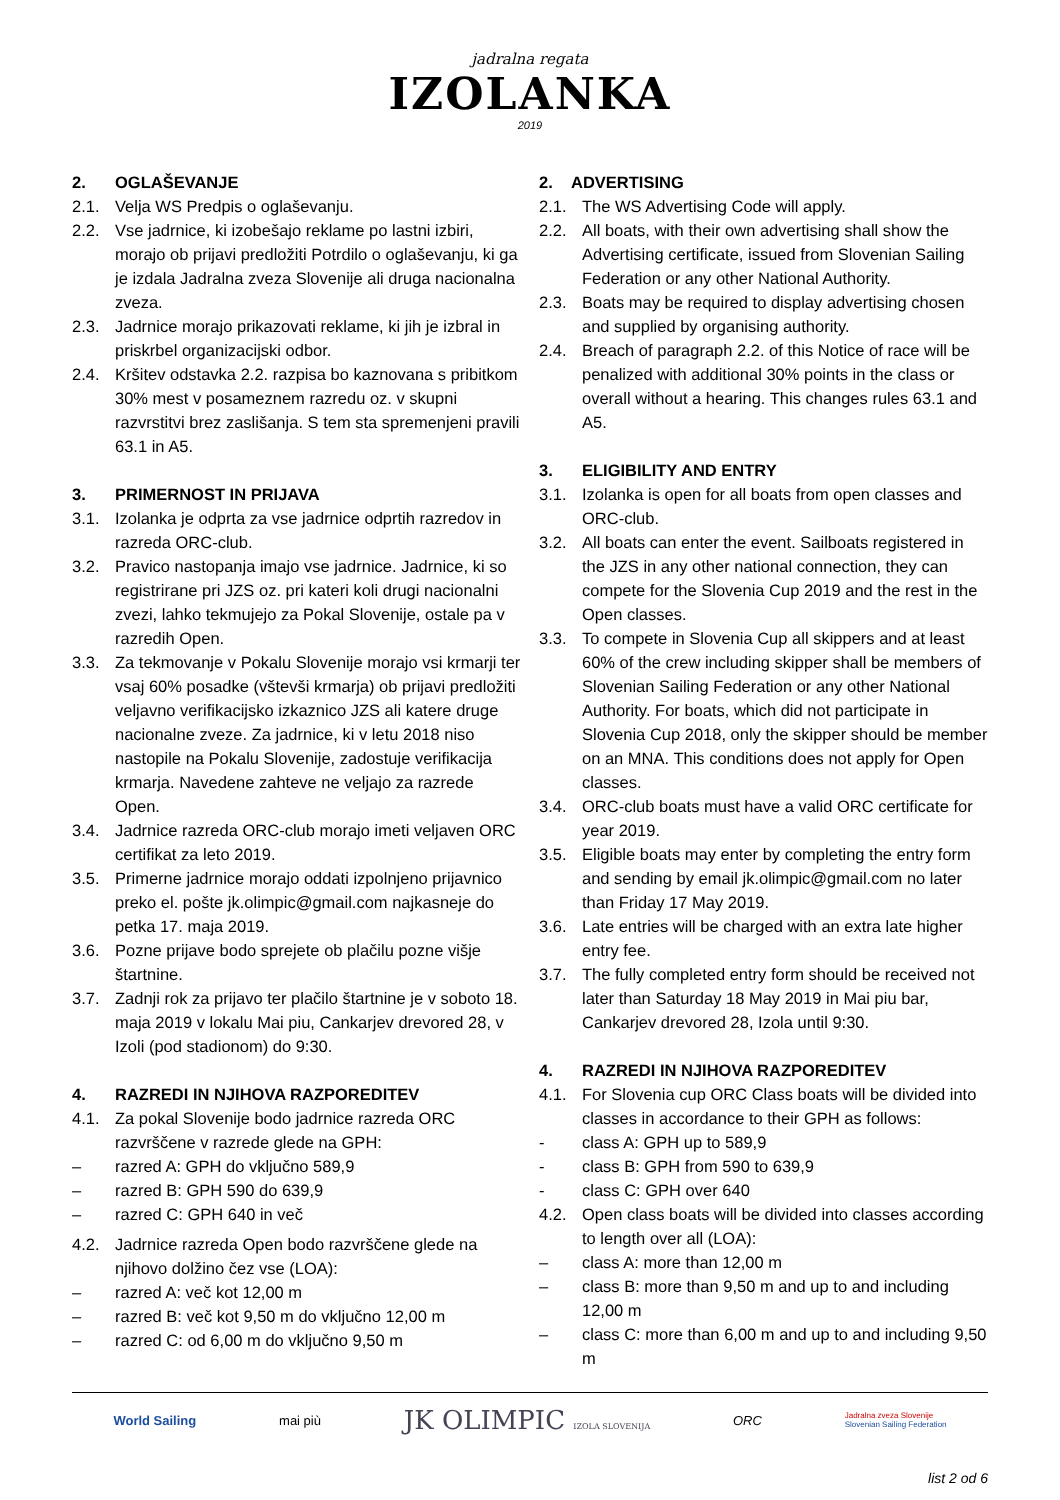jadralna regata
IZOLANKA
2019
2. OGLAŠEVANJE
2.1. Velja WS Predpis o oglaševanju.
2.2. Vse jadrnice, ki izobešajo reklame po lastni izbiri, morajo ob prijavi predložiti Potrdilo o oglaševanju, ki ga je izdala Jadralna zveza Slovenije ali druga nacionalna zveza.
2.3. Jadrnice morajo prikazovati reklame, ki jih je izbral in priskrbel organizacijski odbor.
2.4. Kršitev odstavka 2.2. razpisa bo kaznovana s pribitkom 30% mest v posameznem razredu oz. v skupni razvrstitvi brez zaslišanja. S tem sta spremenjeni pravili 63.1 in A5.
3. PRIMERNOST IN PRIJAVA
3.1. Izolanka je odprta za vse jadrnice odprtih razredov in razreda ORC-club.
3.2. Pravico nastopanja imajo vse jadrnice. Jadrnice, ki so registrirane pri JZS oz. pri kateri koli drugi nacionalni zvezi, lahko tekmujejo za Pokal Slovenije, ostale pa v razredih Open.
3.3. Za tekmovanje v Pokalu Slovenije morajo vsi krmarji ter vsaj 60% posadke (vštevši krmarja) ob prijavi predložiti veljavno verifikacijsko izkaznico JZS ali katere druge nacionalne zveze. Za jadrnice, ki v letu 2018 niso nastopile na Pokalu Slovenije, zadostuje verifikacija krmarja. Navedene zahteve ne veljajo za razrede Open.
3.4. Jadrnice razreda ORC-club morajo imeti veljaven ORC certifikat za leto 2019.
3.5. Primerne jadrnice morajo oddati izpolnjeno prijavnico preko el. pošte jk.olimpic@gmail.com najkasneje do petka 17. maja 2019.
3.6. Pozne prijave bodo sprejete ob plačilu pozne višje štartnine.
3.7. Zadnji rok za prijavo ter plačilo štartnine je v soboto 18. maja 2019 v lokalu Mai piu, Cankarjev drevored 28, v Izoli (pod stadionom) do 9:30.
4. RAZREDI IN NJIHOVA RAZPOREDITEV
4.1. Za pokal Slovenije bodo jadrnice razreda ORC razvrščene v razrede glede na GPH:
– razred A: GPH do vključno 589,9
– razred B: GPH 590 do 639,9
– razred C: GPH 640 in več
4.2. Jadrnice razreda Open bodo razvrščene glede na njihovo dolžino čez vse (LOA):
– razred A: več kot 12,00 m
– razred B: več kot 9,50 m do vključno 12,00 m
– razred C: od 6,00 m do vključno 9,50 m
2. ADVERTISING
2.1. The WS Advertising Code will apply.
2.2. All boats, with their own advertising shall show the Advertising certificate, issued from Slovenian Sailing Federation or any other National Authority.
2.3. Boats may be required to display advertising chosen and supplied by organising authority.
2.4. Breach of paragraph 2.2. of this Notice of race will be penalized with additional 30% points in the class or overall without a hearing. This changes rules 63.1 and A5.
3. ELIGIBILITY AND ENTRY
3.1. Izolanka is open for all boats from open classes and ORC-club.
3.2. All boats can enter the event. Sailboats registered in the JZS in any other national connection, they can compete for the Slovenia Cup 2019 and the rest in the Open classes.
3.3. To compete in Slovenia Cup all skippers and at least 60% of the crew including skipper shall be members of Slovenian Sailing Federation or any other National Authority. For boats, which did not participate in Slovenia Cup 2018, only the skipper should be member on an MNA. This conditions does not apply for Open classes.
3.4. ORC-club boats must have a valid ORC certificate for year 2019.
3.5. Eligible boats may enter by completing the entry form and sending by email jk.olimpic@gmail.com no later than Friday 17 May 2019.
3.6. Late entries will be charged with an extra late higher entry fee.
3.7. The fully completed entry form should be received not later than Saturday 18 May 2019 in Mai piu bar, Cankarjev drevored 28, Izola until 9:30.
4. RAZREDI IN NJIHOVA RAZPOREDITEV
4.1. For Slovenia cup ORC Class boats will be divided into classes in accordance to their GPH as follows:
- class A: GPH up to 589,9
- class B: GPH from 590 to 639,9
- class C: GPH over 640
4.2. Open class boats will be divided into classes according to length over all (LOA):
– class A: more than 12,00 m
– class B: more than 9,50 m and up to and including 12,00 m
– class C: more than 6,00 m and up to and including 9,50 m
World Sailing mai più JK OLIMPIC IZOLA SLOVENIJA ORC Jadralna zveza Slovenije
Slovenian Sailing Federation
list 2 od 6